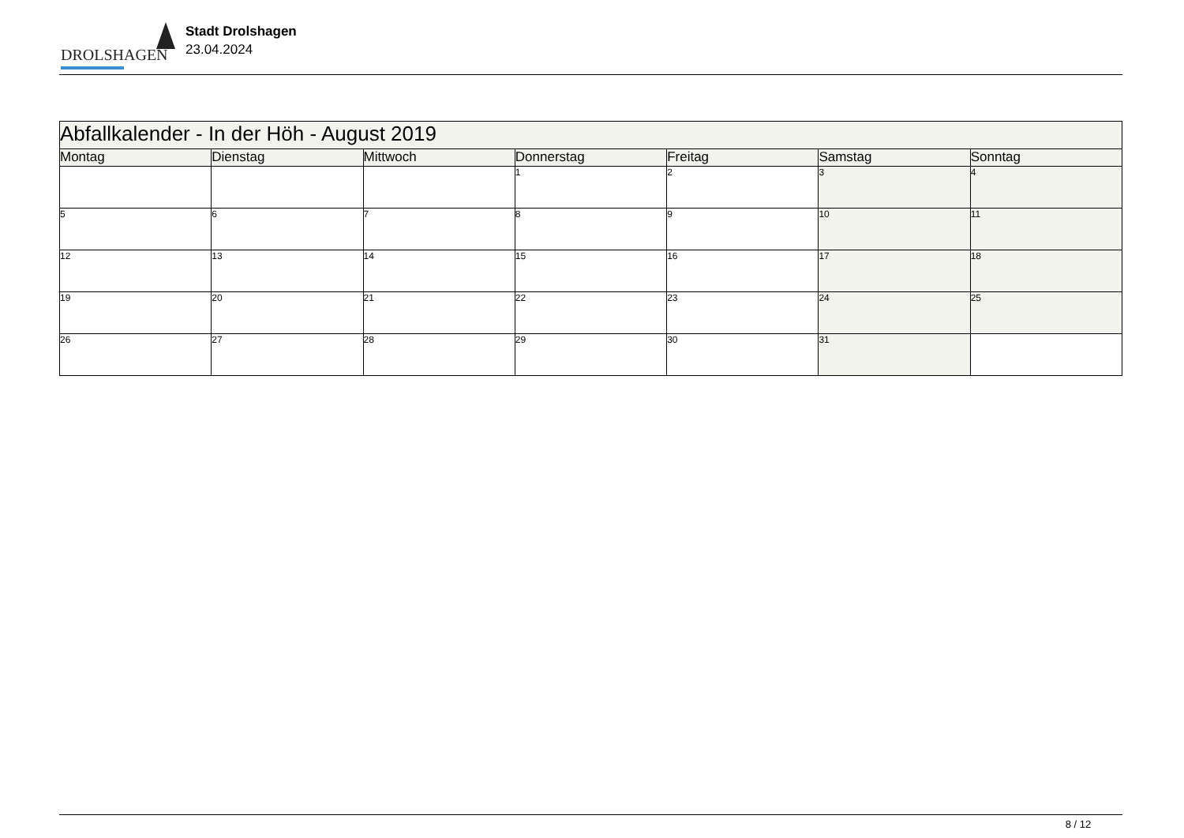DROLSHAGEN
Stadt Drolshagen
23.04.2024
| Abfallkalender - In der Höh - August 2019 | | | | | | |
| Montag | Dienstag | Mittwoch | Donnerstag | Freitag | Samstag | Sonntag |
| | | | 1 | 2 | 3 | 4 |
| 5 | 6 | 7 | 8 | 9 | 10 | 11 |
| 12 | 13 | 14 | 15 | 16 | 17 | 18 |
| 19 | 20 | 21 | 22 | 23 | 24 | 25 |
| 26 | 27 | 28 | 29 | 30 | 31 | |
8 / 12